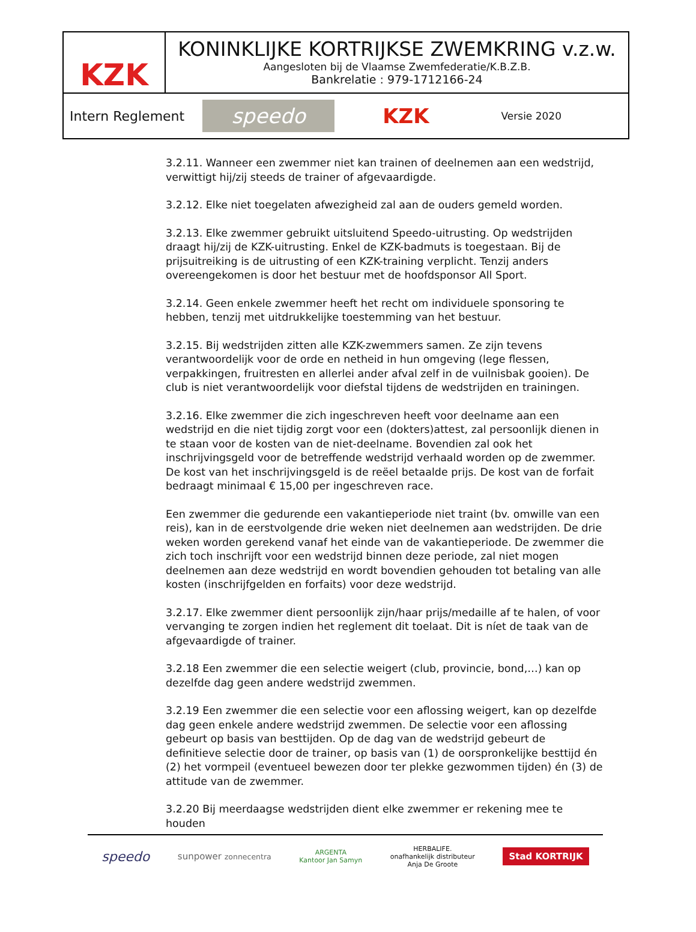KZK
KONINKLIJKE KORTRIJKSE ZWEMKRING v.z.w.
Aangesloten bij de Vlaamse Zwemfederatie/K.B.Z.B.
Bankrelatie : 979-1712166-24
Intern Reglement
speedo
KZK Versie 2020
3.2.11. Wanneer een zwemmer niet kan trainen of deelnemen aan een wedstrijd, verwittigt hij/zij steeds de trainer of afgevaardigde.
3.2.12. Elke niet toegelaten afwezigheid zal aan de ouders gemeld worden.
3.2.13. Elke zwemmer gebruikt uitsluitend Speedo-uitrusting. Op wedstrijden draagt hij/zij de KZK-uitrusting. Enkel de KZK-badmuts is toegestaan. Bij de prijsuitreiking is de uitrusting of een KZK-training verplicht. Tenzij anders overeengekomen is door het bestuur met de hoofdsponsor All Sport.
3.2.14. Geen enkele zwemmer heeft het recht om individuele sponsoring te hebben, tenzij met uitdrukkelijke toestemming van het bestuur.
3.2.15. Bij wedstrijden zitten alle KZK-zwemmers samen. Ze zijn tevens verantwoordelijk voor de orde en netheid in hun omgeving (lege flessen, verpakkingen, fruitresten en allerlei ander afval zelf in de vuilnisbak gooien). De club is niet verantwoordelijk voor diefstal tijdens de wedstrijden en trainingen.
3.2.16. Elke zwemmer die zich ingeschreven heeft voor deelname aan een wedstrijd en die niet tijdig zorgt voor een (dokters)attest, zal persoonlijk dienen in te staan voor de kosten van de niet-deelname. Bovendien zal ook het inschrijvingsgeld voor de betreffende wedstrijd verhaald worden op de zwemmer. De kost van het inschrijvingsgeld is de reëel betaalde prijs. De kost van de forfait bedraagt minimaal € 15,00 per ingeschreven race.
Een zwemmer die gedurende een vakantieperiode niet traint (bv. omwille van een reis), kan in de eerstvolgende drie weken niet deelnemen aan wedstrijden. De drie weken worden gerekend vanaf het einde van de vakantieperiode. De zwemmer die zich toch inschrijft voor een wedstrijd binnen deze periode, zal niet mogen deelnemen aan deze wedstrijd en wordt bovendien gehouden tot betaling van alle kosten (inschrijfgelden en forfaits) voor deze wedstrijd.
3.2.17. Elke zwemmer dient persoonlijk zijn/haar prijs/medaille af te halen, of voor vervanging te zorgen indien het reglement dit toelaat. Dit is níet de taak van de afgevaardigde of trainer.
3.2.18 Een zwemmer die een selectie weigert (club, provincie, bond,…) kan op dezelfde dag geen andere wedstrijd zwemmen.
3.2.19 Een zwemmer die een selectie voor een aflossing weigert, kan op dezelfde dag geen enkele andere wedstrijd zwemmen. De selectie voor een aflossing gebeurt op basis van besttijden. Op de dag van de wedstrijd gebeurt de definitieve selectie door de trainer, op basis van (1) de oorspronkelijke besttijd én (2) het vormpeil (eventueel bewezen door ter plekke gezwommen tijden) én (3) de attitude van de zwemmer.
3.2.20 Bij meerdaagse wedstrijden dient elke zwemmer er rekening mee te houden
speedo sunpower zonnecentra ARGENTA
Kantoor Jan Samyn HERBALIFE.
onafhankelijk distributeur
Anja De Groote Stad KORTRIJK